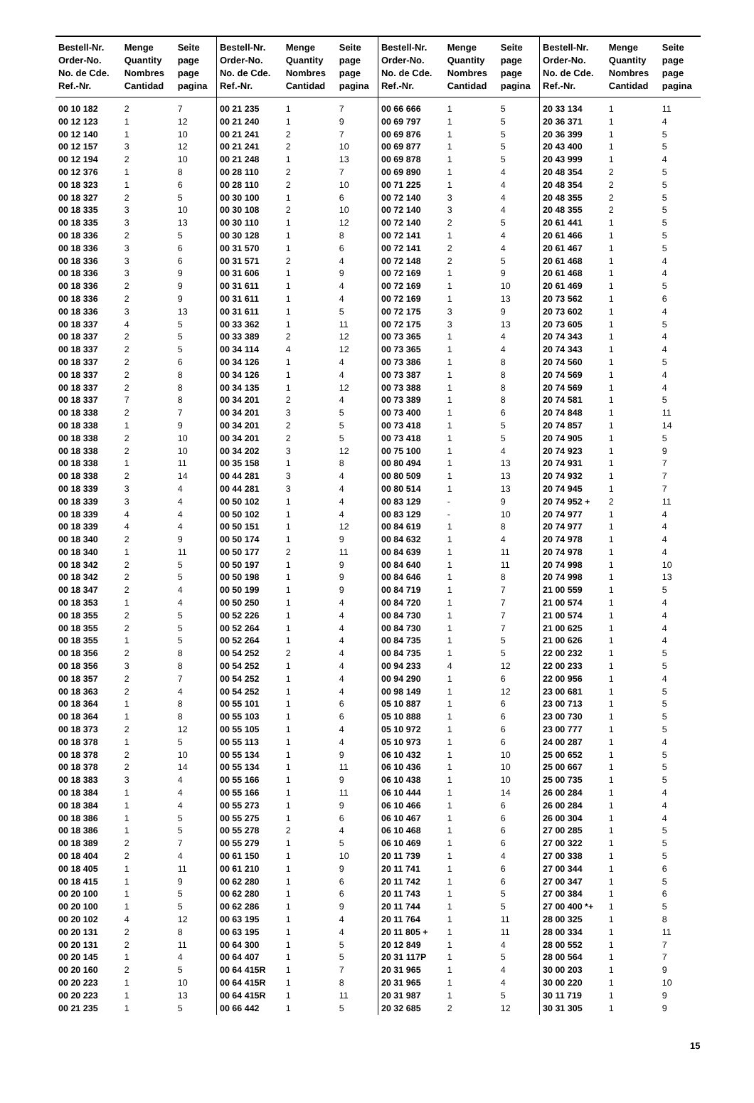| Bestell-Nr. Order-No. No. de Cde. Ref.-Nr. | Menge Quantity Nombres Cantidad | Seite page page pagina | Bestell-Nr. Order-No. No. de Cde. Ref.-Nr. | Menge Quantity Nombres Cantidad | Seite page page pagina | Bestell-Nr. Order-No. No. de Cde. Ref.-Nr. | Menge Quantity Nombres Cantidad | Seite page page pagina | Bestell-Nr. Order-No. No. de Cde. Ref.-Nr. | Menge Quantity Nombres Cantidad | Seite page page pagina |
| --- | --- | --- | --- | --- | --- | --- | --- | --- | --- | --- | --- |
| 00 10 182 | 2 | 7 | 00 21 235 | 1 | 7 | 00 66 666 | 1 | 5 | 20 33 134 | 1 | 11 |
| 00 12 123 | 1 | 12 | 00 21 240 | 1 | 9 | 00 69 797 | 1 | 5 | 20 36 371 | 1 | 4 |
| 00 12 140 | 1 | 10 | 00 21 241 | 2 | 7 | 00 69 876 | 1 | 5 | 20 36 399 | 1 | 5 |
| 00 12 157 | 3 | 12 | 00 21 241 | 2 | 10 | 00 69 877 | 1 | 5 | 20 43 400 | 1 | 5 |
| 00 12 194 | 2 | 10 | 00 21 248 | 1 | 13 | 00 69 878 | 1 | 5 | 20 43 999 | 1 | 4 |
| 00 12 376 | 1 | 8 | 00 28 110 | 2 | 7 | 00 69 890 | 1 | 4 | 20 48 354 | 2 | 5 |
| 00 18 323 | 1 | 6 | 00 28 110 | 2 | 10 | 00 71 225 | 1 | 4 | 20 48 354 | 2 | 5 |
| 00 18 327 | 2 | 5 | 00 30 100 | 1 | 6 | 00 72 140 | 3 | 4 | 20 48 355 | 2 | 5 |
| 00 18 335 | 3 | 10 | 00 30 108 | 2 | 10 | 00 72 140 | 3 | 4 | 20 48 355 | 2 | 5 |
| 00 18 335 | 3 | 13 | 00 30 110 | 1 | 12 | 00 72 140 | 2 | 5 | 20 61 441 | 1 | 5 |
| 00 18 336 | 2 | 5 | 00 30 128 | 1 | 8 | 00 72 141 | 1 | 4 | 20 61 466 | 1 | 5 |
| 00 18 336 | 3 | 6 | 00 31 570 | 1 | 6 | 00 72 141 | 2 | 4 | 20 61 467 | 1 | 5 |
| 00 18 336 | 3 | 6 | 00 31 571 | 2 | 4 | 00 72 148 | 2 | 5 | 20 61 468 | 1 | 4 |
| 00 18 336 | 3 | 9 | 00 31 606 | 1 | 9 | 00 72 169 | 1 | 9 | 20 61 468 | 1 | 4 |
| 00 18 336 | 2 | 9 | 00 31 611 | 1 | 4 | 00 72 169 | 1 | 10 | 20 61 469 | 1 | 5 |
| 00 18 336 | 2 | 9 | 00 31 611 | 1 | 4 | 00 72 169 | 1 | 13 | 20 73 562 | 1 | 6 |
| 00 18 336 | 3 | 13 | 00 31 611 | 1 | 5 | 00 72 175 | 3 | 9 | 20 73 602 | 1 | 4 |
| 00 18 337 | 4 | 5 | 00 33 362 | 1 | 11 | 00 72 175 | 3 | 13 | 20 73 605 | 1 | 5 |
| 00 18 337 | 2 | 5 | 00 33 389 | 2 | 12 | 00 73 365 | 1 | 4 | 20 74 343 | 1 | 4 |
| 00 18 337 | 2 | 5 | 00 34 114 | 4 | 12 | 00 73 365 | 1 | 4 | 20 74 343 | 1 | 4 |
| 00 18 337 | 2 | 6 | 00 34 126 | 1 | 4 | 00 73 386 | 1 | 8 | 20 74 560 | 1 | 5 |
| 00 18 337 | 2 | 8 | 00 34 126 | 1 | 4 | 00 73 387 | 1 | 8 | 20 74 569 | 1 | 4 |
| 00 18 337 | 2 | 8 | 00 34 135 | 1 | 12 | 00 73 388 | 1 | 8 | 20 74 569 | 1 | 4 |
| 00 18 337 | 7 | 8 | 00 34 201 | 2 | 4 | 00 73 389 | 1 | 8 | 20 74 581 | 1 | 5 |
| 00 18 338 | 2 | 7 | 00 34 201 | 3 | 5 | 00 73 400 | 1 | 6 | 20 74 848 | 1 | 11 |
| 00 18 338 | 1 | 9 | 00 34 201 | 2 | 5 | 00 73 418 | 1 | 5 | 20 74 857 | 1 | 14 |
| 00 18 338 | 2 | 10 | 00 34 201 | 2 | 5 | 00 73 418 | 1 | 5 | 20 74 905 | 1 | 5 |
| 00 18 338 | 2 | 10 | 00 34 202 | 3 | 12 | 00 75 100 | 1 | 4 | 20 74 923 | 1 | 9 |
| 00 18 338 | 1 | 11 | 00 35 158 | 1 | 8 | 00 80 494 | 1 | 13 | 20 74 931 | 1 | 7 |
| 00 18 338 | 2 | 14 | 00 44 281 | 3 | 4 | 00 80 509 | 1 | 13 | 20 74 932 | 1 | 7 |
| 00 18 339 | 3 | 4 | 00 44 281 | 3 | 4 | 00 80 514 | 1 | 13 | 20 74 945 | 1 | 7 |
| 00 18 339 | 3 | 4 | 00 50 102 | 1 | 4 | 00 83 129 | - | 9 | 20 74 952 + | 2 | 11 |
| 00 18 339 | 4 | 4 | 00 50 102 | 1 | 4 | 00 83 129 | - | 10 | 20 74 977 | 1 | 4 |
| 00 18 339 | 4 | 4 | 00 50 151 | 1 | 12 | 00 84 619 | 1 | 8 | 20 74 977 | 1 | 4 |
| 00 18 340 | 2 | 9 | 00 50 174 | 1 | 9 | 00 84 632 | 1 | 4 | 20 74 978 | 1 | 4 |
| 00 18 340 | 1 | 11 | 00 50 177 | 2 | 11 | 00 84 639 | 1 | 11 | 20 74 978 | 1 | 4 |
| 00 18 342 | 2 | 5 | 00 50 197 | 1 | 9 | 00 84 640 | 1 | 11 | 20 74 998 | 1 | 10 |
| 00 18 342 | 2 | 5 | 00 50 198 | 1 | 9 | 00 84 646 | 1 | 8 | 20 74 998 | 1 | 13 |
| 00 18 347 | 2 | 4 | 00 50 199 | 1 | 9 | 00 84 719 | 1 | 7 | 21 00 559 | 1 | 5 |
| 00 18 353 | 1 | 4 | 00 50 250 | 1 | 4 | 00 84 720 | 1 | 7 | 21 00 574 | 1 | 4 |
| 00 18 355 | 2 | 5 | 00 52 226 | 1 | 4 | 00 84 730 | 1 | 7 | 21 00 574 | 1 | 4 |
| 00 18 355 | 2 | 5 | 00 52 264 | 1 | 4 | 00 84 730 | 1 | 7 | 21 00 625 | 1 | 4 |
| 00 18 355 | 1 | 5 | 00 52 264 | 1 | 4 | 00 84 735 | 1 | 5 | 21 00 626 | 1 | 4 |
| 00 18 356 | 2 | 8 | 00 54 252 | 2 | 4 | 00 84 735 | 1 | 5 | 22 00 232 | 1 | 5 |
| 00 18 356 | 3 | 8 | 00 54 252 | 1 | 4 | 00 94 233 | 4 | 12 | 22 00 233 | 1 | 5 |
| 00 18 357 | 2 | 7 | 00 54 252 | 1 | 4 | 00 94 290 | 1 | 6 | 22 00 956 | 1 | 4 |
| 00 18 363 | 2 | 4 | 00 54 252 | 1 | 4 | 00 98 149 | 1 | 12 | 23 00 681 | 1 | 5 |
| 00 18 364 | 1 | 8 | 00 55 101 | 1 | 6 | 05 10 887 | 1 | 6 | 23 00 713 | 1 | 5 |
| 00 18 364 | 1 | 8 | 00 55 103 | 1 | 6 | 05 10 888 | 1 | 6 | 23 00 730 | 1 | 5 |
| 00 18 373 | 2 | 12 | 00 55 105 | 1 | 4 | 05 10 972 | 1 | 6 | 23 00 777 | 1 | 5 |
| 00 18 378 | 1 | 5 | 00 55 113 | 1 | 4 | 05 10 973 | 1 | 6 | 24 00 287 | 1 | 4 |
| 00 18 378 | 2 | 10 | 00 55 134 | 1 | 9 | 06 10 432 | 1 | 10 | 25 00 652 | 1 | 5 |
| 00 18 378 | 2 | 14 | 00 55 134 | 1 | 11 | 06 10 436 | 1 | 10 | 25 00 667 | 1 | 5 |
| 00 18 383 | 3 | 4 | 00 55 166 | 1 | 9 | 06 10 438 | 1 | 10 | 25 00 735 | 1 | 5 |
| 00 18 384 | 1 | 4 | 00 55 166 | 1 | 11 | 06 10 444 | 1 | 14 | 26 00 284 | 1 | 4 |
| 00 18 384 | 1 | 4 | 00 55 273 | 1 | 9 | 06 10 466 | 1 | 6 | 26 00 284 | 1 | 4 |
| 00 18 386 | 1 | 5 | 00 55 275 | 1 | 6 | 06 10 467 | 1 | 6 | 26 00 304 | 1 | 4 |
| 00 18 386 | 1 | 5 | 00 55 278 | 2 | 4 | 06 10 468 | 1 | 6 | 27 00 285 | 1 | 5 |
| 00 18 389 | 2 | 7 | 00 55 279 | 1 | 5 | 06 10 469 | 1 | 6 | 27 00 322 | 1 | 5 |
| 00 18 404 | 2 | 4 | 00 61 150 | 1 | 10 | 20 11 739 | 1 | 4 | 27 00 338 | 1 | 5 |
| 00 18 405 | 1 | 11 | 00 61 210 | 1 | 9 | 20 11 741 | 1 | 6 | 27 00 344 | 1 | 6 |
| 00 18 415 | 1 | 9 | 00 62 280 | 1 | 6 | 20 11 742 | 1 | 6 | 27 00 347 | 1 | 5 |
| 00 20 100 | 1 | 5 | 00 62 280 | 1 | 6 | 20 11 743 | 1 | 5 | 27 00 384 | 1 | 6 |
| 00 20 100 | 1 | 5 | 00 62 286 | 1 | 9 | 20 11 744 | 1 | 5 | 27 00 400 *+ | 1 | 5 |
| 00 20 102 | 4 | 12 | 00 63 195 | 1 | 4 | 20 11 764 | 1 | 11 | 28 00 325 | 1 | 8 |
| 00 20 131 | 2 | 8 | 00 63 195 | 1 | 4 | 20 11 805 + | 1 | 11 | 28 00 334 | 1 | 11 |
| 00 20 131 | 2 | 11 | 00 64 300 | 1 | 5 | 20 12 849 | 1 | 4 | 28 00 552 | 1 | 7 |
| 00 20 145 | 1 | 4 | 00 64 407 | 1 | 5 | 20 31 117P | 1 | 5 | 28 00 564 | 1 | 7 |
| 00 20 160 | 2 | 5 | 00 64 415R | 1 | 7 | 20 31 965 | 1 | 4 | 30 00 203 | 1 | 9 |
| 00 20 223 | 1 | 10 | 00 64 415R | 1 | 8 | 20 31 965 | 1 | 4 | 30 00 220 | 1 | 10 |
| 00 20 223 | 1 | 13 | 00 64 415R | 1 | 11 | 20 31 987 | 1 | 5 | 30 11 719 | 1 | 9 |
| 00 21 235 | 1 | 5 | 00 66 442 | 1 | 5 | 20 32 685 | 2 | 12 | 30 31 305 | 1 | 9 |
15